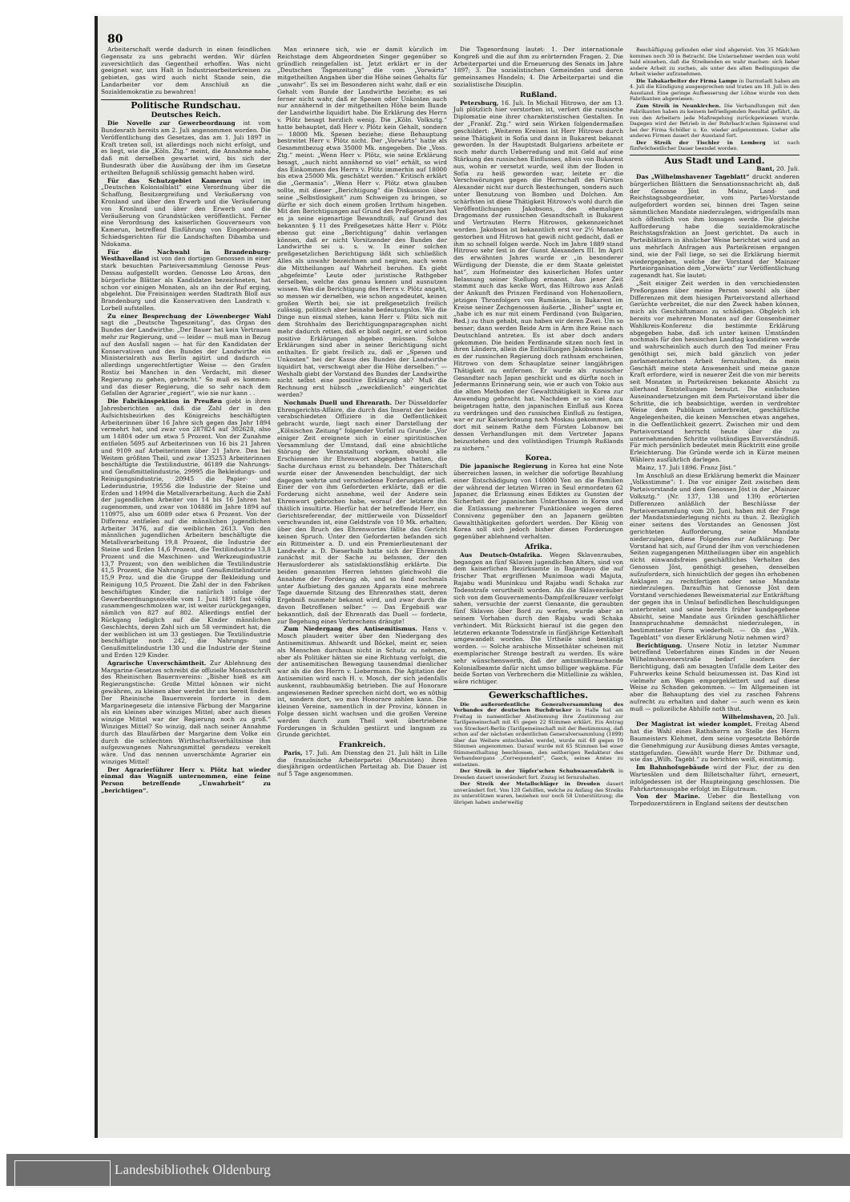80
Arbeiterschaft werde dadurch in einen feindlichen Gegensatz zu uns gebracht werden. Wir dürfen zuversichtlich das Gegentheil erhoffen. Was nicht geeignet war, uns Halt in Industriearbeiterkreisen zu gebieten, gas wird auch nicht Stande sein, die Landarbeiter vor dem Anschluß an die Sozialdemokratie zu bewahren!
Politische Rundschau.
Deutsches Reich.
Die Novelle zur Gewerbeordnung ist vom Bundesrath bereits am 2. Juli angenommen worden. Die Veröffentlichung des Gesetzes, das am 1. Juli 1897 in Kraft treten soll, ist allerdings noch nicht erfolgt, und es liegt, wie die „Köln. Ztg.“ meint, die Annahme nahe, daß mit derselben gewartet wird, bis sich der Bundesrath über die Ausübung der ihm im Gesetze ertheilten Befugniß schlüssig gemacht haben wird.
Für das Schutzgebiet Kamerun wird im „Deutschen Kolonialblatt“ eine Verordnung über die Schaffung, Besitzergreifung und Veräußerung von Kronland und über den Erwerb und die Veräußerung von Kronland und über den Erwerb und die Veräußerung von Grundstücken veröffentlicht. Ferner eine Verordnung des kaiserlichen Gouverneurs von Kamerun, betreffend Einführung von Eingeborenen-Schiedsgerichten für die Landschaften Dibamba und Ndokama.
Für die Nachwahl in Brandenburg-Westhavelland ist von den dortigen Genossen in einer stark besuchten Parteiversammlung Genosse Peus-Dessau aufgestellt worden. Genosse Leo Arons, den bürgerliche Blätter als Kandidaten bezeichneten, hat schon vor einigen Monaten, als an ihn der Ruf erging, abgelehnt. Die Freisinnigen werden Stadtrath Bloll aus Brandenburg und die Konservativen den Landrath v. Lorbell aufstellen.
Zu einer Besprechung der Löwenberger Wahl sagt die „Deutsche Tageszeitung“, das Organ des Bundes der Landwirthe: „Der Bauer hat kein Vertrauen mehr zur Regierung, und — leider — muß man in Bezug auf den Ausfall sagen — hat für den Kandidaten der Konservativen und des Bundes der Landwirthe ein Ministerialrath aus Berlin agitirt und dadurch — allerdings ungerechtfertigter Weise — den Grafen Rostiz bei Manchen in den Verdacht, mit dieser Regierung zu gehen, gebracht.“ So muß es kommen: und das dieser Regierung, die so sehr nach dem Gefallen der Agrarier „regiert“, wie sie nur kann . .
Die Fabrikinspektion in Preußen giebt in ihren Jahresberichten an, daß die Zahl der in den Aufsichtsbezirken des Königreichs beschäftigten Arbeiterinnen über 16 Jahre sich gegen das Jahr 1894 vermehrt hat, und zwar von 287824 auf 302628, also um 14804 oder um etwa 5 Prozent. Von der Zunahme entfielen 5695 auf Arbeiterinnen von 16 bis 21 Jahren und 9109 auf Arbeiterinnen über 21 Jahre. Den bei Weitem größten Theil, und zwar 135253 Arbeiterinnen beschäftigte die Textilindustrie, 46189 die Nahrungs- und Genußmittelindustrie, 29995 die Bekleidungs- und Reinigungsindustrie, 20945 die Papier- und Lederindustrie, 19556 die Industrie der Steine und Erden und 14994 die Metallverarbeitung. Auch die Zahl der jugendlichen Arbeiter von 14 bis 16 Jahren hat zugenommen, und zwar von 104886 im Jahre 1894 auf 110975, also um 6089 oder etwa 6 Prozent. Von der Differenz entfielen auf die männlichen jugendlichen Arbeiter 3476, auf die weiblichen 2613. Von den männlichen jugendlichen Arbeitern beschäftigte die Metallverarbeitung 19,8 Prozent, die Industrie der Steine und Erden 14,6 Prozent, die Textilindustrie 13,8 Prozent und die Maschinen- und Werkzeugindustrie 13,7 Prozent; von den weiblichen die Textilindustrie 41,5 Prozent, die Nahrungs- und Genußmittelindustrie 15,9 Proz. und die die Gruppe der Bekleidung und Reinigung 10,5 Prozent. Die Zahl der in den Fabriken beschäftigten Kinder, die natürlich infolge der Gewerbeordnungsnovelle vom 1. Juni 1891 fast völlig zusammengeschmolzen war, ist weiter zurückgegangen, nämlich von 827 auf 802. Allerdings entfiel der Rückgang lediglich auf die Kinder männlichen Geschlechts, deren Zahl sich um 58 vermindert hat; die der weiblichen ist um 33 gestiegen. Die Textilindustrie beschäftigte noch 242, die Nahrungs- und Genußmittelindustrie 130 und die Industrie der Steine und Erden 129 Kinder.
Agrarische Unverschämtheit. Zur Ablehnung des Margarine-Gesetzes schreibt die offizielle Monatsschrift des Rheinischen Bauernvereins: „Bisher hieß es am Regierungstische: Große Mittel können wir nicht gewähren, zu kleinen aber werdet ihr uns bereit finden. Der Rheinische Bauernverein forderte in dem Margarinegesetz die intensive Färbung der Margarine als ein kleines aber winziges Mittel; aber auch dieses winzige Mittel war der Regierung noch zu groß.“ Winziges Mittel? So winzig, daß nach seiner Annahme durch das Blaufärben der Margarine dem Volke ein durch die schlechten Wirthschaftsverhältnisse ihm aufgezwungenes Nahrungsmittel geradezu verekelt wäre. Und das nennen unverschämte Agrarier ein winziges Mittel!
Der Agrarierführer Herr v. Plötz hat wieder einmal das Wagniß unternommen, eine feine Person betreffende „Unwahrheit“ zu „berichtigen“.
Man erinnere sich, wie er damit kürzlich im Reichstage dem Abgeordneten Singer gegenüber so gründlich reingefallen ist. Jetzt erklärt er in der „Deutschen Tageszeitung“ die vom „Vorwärts“ mitgetheilten Angaben über die Höhe seines Gehalts für „unwahr“. Es sei im Besonderen nicht wahr, daß er ein Gehalt vom Bunde der Landwirthe beziehe; es sei ferner nicht wahr, daß er Spesen oder Unkosten auch nur annähernd in der mitgetheilten Höhe beim Bunde der Landwirthe liquidirt habe. Die Erklärung des Herrn v. Plötz besagt herzlich wenig. Die „Köln. Volksztg.“ hatte behauptet, daß Herr v. Plötz kein Gehalt, sondern — 18000 Mk. Spesen beziehe; diese Behauptung bestreitet Herr v. Plötz nicht. Der „Vorwärts“ hatte als Gesammtbezug etwa 35000 Mk. angegeben. Die „Voss. Ztg.“ meint: „Wenn Herr v. Plötz, wie seine Erklärung besagt, „auch nicht annähernd so viel“ erhält, so wird das Einkommen des Herrn v. Plötz immerhin auf 18000 bis etwa 25000 Mk. geschätzt werden.“ Kritisch erklärt die „Germania“: „Wenn Herr v. Plötz etwa glauben sollte, mit dieser „Berichtigung“ die Diskussion über seine „Selbstlosigkeit“ zum Schweigen zu bringen, so dürfte er sich doch einem großen Irrthum hingeben. Mit den Berichtigungen auf Grund des Preßgesetzes hat es ja seine eigenartige Bewandtniß; auf Grund des bekannten § 11 des Preßgesetzes hätte Herr v. Plötz ebenso gut eine „Berichtigung“ dahin verlangen können, daß er nicht Vorsitzender des Bundes der Landwirthe sei u. s. w. In einer solchen preßgesetzlichen Berichtigung läßt sich schließlich Alles als unwahr bezeichnen und negiren, auch wenn die Mittheilungen auf Wahrheit beruhen. Es giebt „abgefeimte“ Leute oder juristische Rathgeber derselben, welche das genau kennen und ausnutzen wissen. Was die Berichtigung des Herrn v. Plötz angeht, so messen wir derselben, wie schon angedeutet, keinen großen Werth bei; sie ist preßgesetzlich freilich zulässig, politisch aber beinahe bedeutungslos. Wie die Dinge nun einmal stehen, kann Herr v. Plötz sich mit dem Strohhalm des Berichtigungsparagraphen nicht mehr dadurch retten, daß er bloß negirt, er wird schon positive Erklärungen abgeben müssen. Solche Erklärungen sind aber in seiner Berichtigung nicht enthalten. Er giebt freilich zu, daß er „Spesen und Unkosten“ bei der Kasse des Bundes der Landwirthe liquidirt hat, verschweigt aber die Höhe derselben.“ — Weshalb giebt der Vorstand des Bundes der Landwirthe nicht selbst eine positive Erklärung ab? Muß die Rechnung erst hübsch „zweckdienlich“ eingerichtet werden?
Nochmals Duell und Ehrenrath. Der Düsseldorfer Ehrengerichts-Affaire, die durch das Inserat der beiden verabschiedeten Offiziere in die Oeffentlichkeit gebracht wurde, liegt nach einer Darstellung der „Kölnischen Zeitung“ folgender Vorfall zu Grunde: „Vor einiger Zeit ereignete sich in einer spiritistischen Versammlung der Umstand, daß eine absichtliche Störung der Veranstaltung vorkam, obwohl alle Erschienenen ihr Ehrenwort abgegeben hatten, die Sache durchaus ernst zu behandeln. Der Thäterschaft wurde einer der Anwesenden beschuldigt, der sich dagegen wehrte und verschiedene Forderungen erließ. Einer der von ihm Geforderten erklärte, daß er die Forderung nicht annehme, weil der Andere sein Ehrenwort gebrochen habe, worauf der letztere ihn thätlich insultirte. Hierfür hat der betreffende Herr, ein Gerichtsreferendar, der mittlerweile von Düsseldorf verschwunden ist, eine Geldstrafe von 10 Mk. erhalten; über den Bruch des Ehrenwortes fällte das Gericht keinen Spruch. Unter den Geforderten befanden sich ein Rittmeister a. D. und ein Premierlieutenant der Landwehr a. D. Dieserhalb hatte sich der Ehrenrath zunächst mit der Sache zu befassen, der den Herausforderer als satisfaktionsfähig erklärte. Die beiden genannten Herren lehnten gleichwohl die Annahme der Forderung ab, und so fand nochmals unter Aufbietung des ganzen Apparats eine mehrere Tage dauernde Sitzung des Ehrenrathes statt, deren Ergebniß nunmehr bekannt wird, und zwar durch die davon Betroffenen selber.“ — Das Ergebniß war bekanntlich, daß der Ehrenrath das Duell — forderte, zur Begehung eines Verbrechens drängte!
Zum Niedergang des Antisemitismus. Hans v. Mosch plaudert weiter über den Niedergang des Antisemitismus. Ahlwardt und Böckel, meint er, seien als Menschen durchaus nicht in Schutz zu nehmen, aber als Politiker hätten sie eine Richtung verfolgt, die der antisemitischen Bewegung tausendmal dienlicher war als die des Herrn v. Liebermann. Die Agitation der Antisemiten wird nach H. v. Mosch, der sich jedenfalls auskennt, raubbaumäßig betrieben. Die auf Honorare angewiesenen Redner sprechen nicht dort, wo es nöthig ist, sondern dort, wo man Honorare zahlen kann. Die kleinen Vereine, namentlich in der Provinz, können in Folge dessen nicht wachsen und die großen Vereine werden durch zum Theil weit übertriebene Forderungen in Schulden gestürzt und langsam zu Grunde gerichtet.
Frankreich.
Paris, 17. Juli. Am Dienstag den 21. Juli hält in Lille die französische Arbeiterpartei (Marxisten) ihren diesjährigen ordentlichen Parteitag ab. Die Dauer ist auf 5 Tage angenommen.
Die Tagesordnung lautet: 1. Der internationale Kongreß und die auf ihm zu erörternden Fragen. 2. Die Arbeiterpartei und die Erneuerung des Senats im Jahre 1897; 3. Die sozialistischen Gemeinden und deren gemeinsames Handeln; 4. Die Arbeiterpartei und die sozialistische Disziplin.
Rußland.
Petersburg, 16. Juli. In Michail Hitrowo, der am 13. Juli plötzlich hier verstorben ist, verliert die russische Diplomatie eine ihrer charakteristischen Gestalten. In der „Frankf. Ztg.“ wird sein Wirken folgendermaßen geschildert: „Weiteren Kreisen ist Herr Hitrowo durch seine Thätigkeit in Sofia und dann in Bukarest bekannt geworden. In der Hauptstadt Bulgariens arbeitete er noch mehr durch Ueberredung und mit Geld auf eine Stärkung des russischen Einflusses, allein von Bukarest aus, wohin er versetzt wurde, weil ihm der Boden in Sofia zu heiß geworden war, leitete er die Verschwörungen gegen die Herrschaft des Fürsten Alexander nicht nur durch Bestechungen, sondern auch unter Benutzung von Bomben und Dolchen. Am schärfsten ist diese Thätigkeit Hitrowo's wohl durch die Veröffentlichungen Jakobsons, des ehemaligen Dragomans der russischen Gesandtschaft in Bukarest und Vertrauten Herrn Hitrowos, gekennzeichnet worden. Jakobson ist bekanntlich erst vor 2½ Monaten gestorben und Hitrowo hat gewiß nicht gedacht, daß er ihm so schnell folgen werde. Noch im Jahre 1889 stand Hitrowo sehr fest in der Gunst Alexanders III. Im April des erwähnten Jahres wurde er „in besonderer Würdigung der Dienste, die er dem Staate geleistet hat“, zum Hofmeister des kaiserlichen Hofes unter Belassung seiner Stellung ernannt. Aus jener Zeit stammt auch das kecke Wort, das Hiltrowo aus Anlaß der Ankunft des Prinzen Ferdinand von Hohenzollern, jetzigen Thronfolgers von Rumänien, in Bukarest im Kreise seiner Zechgenossen äußerte. „Bisher“ sagte er, „habe ich es nur mit einem Ferdinand (von Bulgarien, Red.) zu thun gehabt, nun haben wir deren Zwei. Um so besser; dann werden Beide Arm in Arm ihre Reise nach Deutschland antreten. Es ist aber doch anders gekommen. Die beiden Ferdinande sitzen noch fest in ihren Ländern, allein die Enthüllungen Jakobsons ließen es der russischen Regierung doch rathsam erscheinen, Hitrowo von dem Schauplatze seiner langjährigen Thätigkeit zu entfernen. Er wurde als russischer Gesandter nach Japan geschickt und es dürfte noch in Jedermanns Erinnerung sein, wie er auch von Tokio aus die alten Methoden der Gewaltthätigkeit in Korea zur Anwendung gebracht hat. Nachdem er so viel dazu beigetragen hatte, den japanischen Einfluß aus Korea zu verdrängen und den russischen Einfluß zu festigen, war er zur Kaiserkrönung nach Moskau gekommen, um dort mit seinem Rathe dem Fürsten Lobanow bei dessen Verhandlungen mit dem Vertreter Japans beizustehen und den vollständigen Triumph Rußlands zu sichern.“
Korea.
Die japanische Regierung in Korea hat eine Note überreichen lassen, in welcher die sofortige Bezahlung einer Entschädigung von 140000 Yen an die Familien der während der letzten Wirren in Seul ermordeten 62 Japaner, die Erlassung eines Ediktes zu Gunsten der Sicherheit der japanischen Unterthanen in Korea und die Entlassung mehrerer Funktionäre wegen deren Connivenz gegenüber den an Japanern geübten Gewaltthätigkeiten gefordert werden. Der König von Korea soll sich jedoch bisher diesen Forderungen gegenüber ablehnend verhalten.
Afrika.
Aus Deutsch-Ostafrika. Wegen Sklavenraubes, begangen an fünf Sklaven jugendlichen Alters, sind von dem kaiserlichen Bezirksamte in Bagamoyo die auf frischer That ergriffenen Munimooa wadi Majuta, Rajabu wadi Muninkuu und Rajabu wadi Schaka zur Todesstrafe verurtheilt worden. Als die Sklavenräuber sich von dem Gouvernements-Dampfzollkreuzer verfolgt sahen, versuchte der zuerst Genannte, die geraubten fünf Sklaven über Bord zu werfen, wurde aber an seinem Vorhaben durch den Rajabu wadi Schaka verhindert. Mit Rücksicht hierauf ist die gegen den letzteren erkannte Todesstrafe in fünfjährige Kettenhaft umgewandelt worden. Die Urtheile sind bestätigt worden. — Solche arabische Missethäter scheinen mit exemplarischer Strenge bestraft zu werden. Es wäre sehr wünschenswerth, daß der amtsmißbrauchende Kolonialbeamte dafür nicht umso billiger wegkäme. Für beide Sorten von Verbrechern die Mittellinie zu wählen, wäre richtiger.
Gewerkschaftliches.
Die außerordentliche Generalversammlung des Verbandes der deutschen Buchdrucker in Halle hat am Freitag in namentlicher Abstimmung ihre Zustimmung zur Tarifgemeinschaft mit 45 gegen 22 Stimmen erklärt. Ein Antrag von Streckert-Berlin (Tarifgemeinschaft mit der Bestimmung, daß schon auf der nächsten ordentlichen Generalversammlung (1899) über das Weitere entschieden werde), wurde mit 48 gegen 19 Stimmen angenommen. Darauf wurde mit 65 Stimmen bei einer Stimmenthaltung beschlossen, den seitherigen Redakteur des Verbandsorgans „Correspondent“, Gasch, seines Amtes zu entsetzen.
Der Streik in der Töpfer'schen Schuhwaarenfabrik in Dresden dauert unverändert fort. Zuzug ist fernzuhalten.
Der Streik der Metallschläger in Dresden dauert unverändert fort. Von 120 Gehilfen, welche zu Anfang des Streiks zu unterstützen waren, beziehen nur noch 58 Unterstützung; die übrigen haben anderweitig
Beschäftigung gefunden oder sind abgereist. Von 35 Mädchen kommen noch 30 in Betracht. Die Unternehmer werden nun wohl bald einsehen, daß die Streikenden es wahr machen: sich lieber andere Arbeit zu suchen, als unter den alten Bedingungen die Arbeit wieder aufzunehmen.
Die Tabakarbeiter der Firma Lampe in Darmstadt haben am 4. Juli die Kündigung ausgesprochen und traten am 18. Juli in den Ausstand. Eine geringe Aufbesserung der Löhne wurde von dem Fabrikanten abgewiesen.
Zum Streik in Neunkirchen. Die Verhandlungen mit den Fabrikanten haben zu keinem befriedigenden Resultat geführt, da von den Arbeitern jede Maßregelung zurückgewiesen wurde. Dagegen wird der Betrieb in der Rohrbach'schen Spinnerei und bei der Firma Schöller u. Ko. wieder aufgenommen. Ueber alle anderen Firmen dauert der Ausstand fort.
Der Streik der Tischler in Lemberg ist nach fünfwöchentlicher Dauer beendet worden.
Aus Stadt und Land.
Bant, 20. Juli.
Das „Wilhelmshavener Tageblatt“ druckt anderen bürgerlichen Blättern die Sensationsnachricht ab, daß der Genosse Jöst in Mainz, Land- und Reichstagsabgeordneter, vom Partei-Vorstande aufgefordert worden sei, binnen drei Tagen seine sämmtlichen Mandate niederzulegen, widrigenfalls man sich öffentlich von ihm lossagen werde. Die gleiche Aufforderung habe die sozialdemokratische Reichstagsfraktion an Joest gerichtet. Da auch in Parteiblättern in ähnlicher Weise berichtet wird und an uns mehrfach Anfragen aus Parteikreisen ergangen sind, wie der Fall liege, so sei die Erklärung hiermit wiedergegeben, welche der Vorstand der Mainzer Parteiorganisation dem „Vorwärts“ zur Veröffentlichung zugesandt hat. Sie lautet:
„Seit einiger Zeit werden in den verschiedensten Preßorganen über meine Person sowohl als über Differenzen mit dem hiesigen Parteivorstand allerhand Gerüchte verbreitet, die nur den Zweck haben können, mich als Geschäftsmann zu schädigen. Obgleich ich bereits vor mehreren Monaten auf der Gonsenheimer Wahlkreis-Konferenz die bestimmte Erklärung abgegeben habe, daß ich unter keinen Umständen nochmals für den hessischen Landtag kandidiren werde und wahrscheinlich auch durch den Tod meiner Frau genöthigt sei, mich bald gänzlich von jeder parlamentarischen Arbeit fernzuhalten, da mein Geschäft meine stete Anwesenheit und meine ganze Kraft erfordere, wird in neuerer Zeit die von mir bereits seit Monaten in Parteikreisen bekannte Absicht zu allerhand Entstellungen benutzt. Die einfachsten Auseinandersetzungen mit dem Parteivorstand über die Schritte, die ich beabsichtige, werden in verdrehter Weise dem Publikum unterbreitet, geschäftliche Angelegenheiten, die keinen Menschen etwas angehen, in die Oeffentlichkeit gezerrt. Zwischen mir und dem Parteivorstand herrscht heute über die zu unternehmenden Schritte vollständiges Einverständniß. Für mich persönlich bedeutet mein Rücktritt eine große Erleichterung. Die Gründe werde ich in Kürze meinen Wählern ausführlich darlegen.
Mainz, 17. Juli 1896. Franz Jöst.“
Im Anschluß an diese Erklärung bemerkt die Mainzer „Volksstimme“: 1. Die vor einiger Zeit zwischen dem Parteivorstande und dem Genossen Jöst in der „Mainzer Volksztg.“ (Nr. 137, 138 und 139) erörterten Differenzen anläßlich der Beschlüsse der Parteiversammlung vom 20. Juni, haben mit der Frage der Mandatsniederlegung nichts zu thun. 2. Bezüglich einer seitens des Vorstandes an Genossen Jöst gerichteten Aufforderung, seine Mandate niederzulegen, diene Folgendes zur Aufklärung: Der Vorstand hat sich, auf Grund der ihm von verschiedenen Seiten zugegangenen Mittheilungen über ein angeblich nicht einwandsfreies geschäftliches Verhalten des Genossen Jöst, genöthigt gesehen, denselben aufzufordern, sich hinsichtlich der gegen ihn erhobenen Anklagen zu rechtfertigen oder seine Mandate niederzulegen. Daraufhin hat Genosse Jöst dem Vorstand verschiedenes Beweismaterial zur Entkräftung der gegen ihn in Umlauf befindlichen Beschuldigungen unterbreitet und seine bereits früher kundgegebene Absicht, seine Mandate aus Gründen geschäftlicher Inanspruchnahme demnächst niederzulegen, in bestimmtester Form wiederholt. — Ob das „Wilh. Tageblatt“ von dieser Erklärung Notiz nehmen wird?
Berichtigung. Unsere Notiz in letzter Nummer betreffend Ueberfahren eines Kindes in der Neuen Wilhelmshavenerstraße bedarf insofern der Berichtigung, daß am besagten Unfalle dem Leiter des Fuhrwerks keine Schuld beizumessen ist. Das Kind ist vielmehr am Wagen emporgeklettert und auf diese Weise zu Schaden gekommen. — Im Allgemeinen ist aber die Behauptung des viel zu raschen Fahrens aufrecht zu erhalten und daher — auch wenn es kein muß — polizeiliche Abhilfe noth thut.
Wilhelmshaven, 20. Juli.
Der Magistrat ist wieder komplet. Freitag Abend hat die Wahl eines Rathsherrn an Stelle des Herrn Baumeisters Klehmet, dem seine vorgesetzte Behörde die Genehmigung zur Ausübung dieses Amtes versagte, stattgefunden. Gewählt wurde Herr Dr. Dithmar und, wie das „Wilh. Tagebl.“ zu berichten weiß, einstimmig.
Im Bahnhofsgebäude wird der Flur, der zu den Wartesälen und dem Billetschalter führt, erneuert, infolgedessen ist der Haupteingang geschlossen. Die Fahrkartenausgabe erfolgt im Eilgutraum.
Von der Marine. Ueber die Bestellung von Torpedozerstörern in England seitens der deutschen
Landesbibliothek Oldenburg